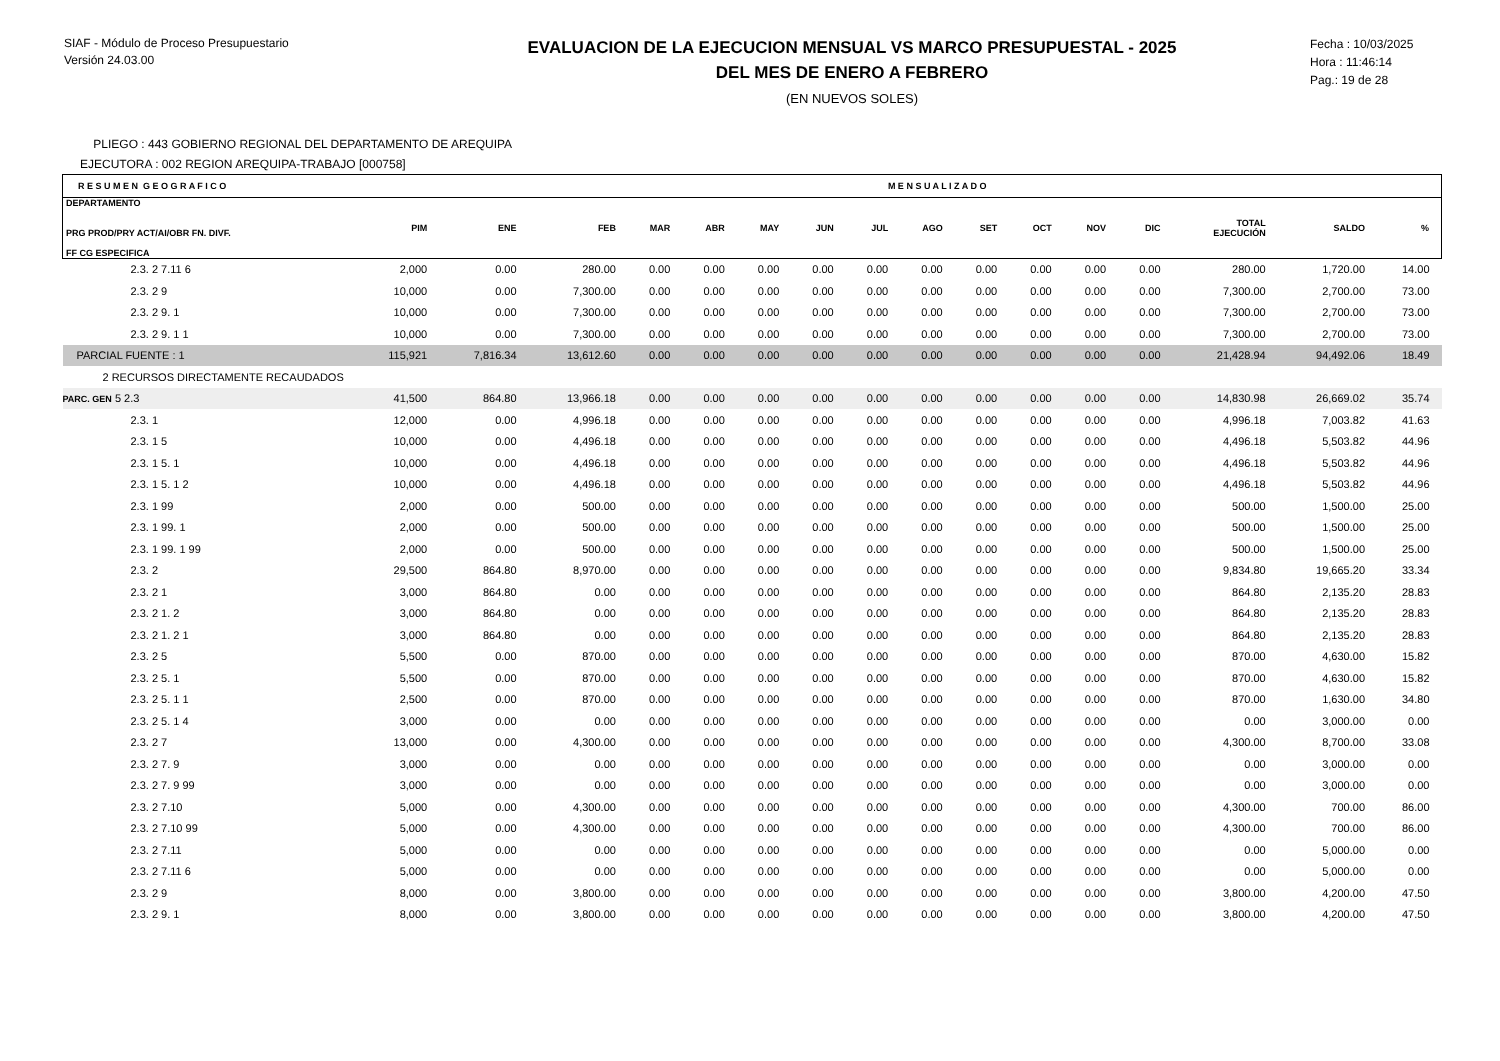SIAF - Módulo de Proceso Presupuestario
Versión 24.03.00
EVALUACION DE LA EJECUCION MENSUAL VS MARCO PRESUPUESTAL - 2025
DEL MES DE ENERO A FEBRERO
(EN NUEVOS SOLES)
Fecha : 10/03/2025
Hora : 11:46:14
Pag.: 19 de 28
PLIEGO : 443 GOBIERNO REGIONAL DEL DEPARTAMENTO DE AREQUIPA
EJECUTORA : 002 REGION AREQUIPA-TRABAJO [000758]
| R E S U M E N G E O G R A F I C O | | | | M E N S U A L I Z A D O | | | | | | | | | | | | |
| --- | --- | --- | --- | --- | --- | --- | --- | --- | --- | --- | --- | --- | --- | --- | --- | --- |
| DEPARTAMENTO PRG PROD/PRY ACT/AI/OBR FN. DIVF. FF CG ESPECIFICA | PIM | ENE | FEB | MAR | ABR | MAY | JUN | JUL | AGO | SET | OCT | NOV | DIC | TOTAL EJECUCIÓN | SALDO | % |
| 2.3. 2 7.11 6 | 2,000 | 0.00 | 280.00 | 0.00 | 0.00 | 0.00 | 0.00 | 0.00 | 0.00 | 0.00 | 0.00 | 0.00 | 0.00 | 280.00 | 1,720.00 | 14.00 |
| 2.3. 2 9 | 10,000 | 0.00 | 7,300.00 | 0.00 | 0.00 | 0.00 | 0.00 | 0.00 | 0.00 | 0.00 | 0.00 | 0.00 | 0.00 | 7,300.00 | 2,700.00 | 73.00 |
| 2.3. 2 9. 1 | 10,000 | 0.00 | 7,300.00 | 0.00 | 0.00 | 0.00 | 0.00 | 0.00 | 0.00 | 0.00 | 0.00 | 0.00 | 0.00 | 7,300.00 | 2,700.00 | 73.00 |
| 2.3. 2 9. 1 1 | 10,000 | 0.00 | 7,300.00 | 0.00 | 0.00 | 0.00 | 0.00 | 0.00 | 0.00 | 0.00 | 0.00 | 0.00 | 0.00 | 7,300.00 | 2,700.00 | 73.00 |
| PARCIAL FUENTE : 1 | 115,921 | 7,816.34 | 13,612.60 | 0.00 | 0.00 | 0.00 | 0.00 | 0.00 | 0.00 | 0.00 | 0.00 | 0.00 | 0.00 | 21,428.94 | 94,492.06 | 18.49 |
| 2 RECURSOS DIRECTAMENTE RECAUDADOS | | | | | | | | | | | | | | | | |
| PARC. GEN 5 2.3 | 41,500 | 864.80 | 13,966.18 | 0.00 | 0.00 | 0.00 | 0.00 | 0.00 | 0.00 | 0.00 | 0.00 | 0.00 | 0.00 | 14,830.98 | 26,669.02 | 35.74 |
| 2.3. 1 | 12,000 | 0.00 | 4,996.18 | 0.00 | 0.00 | 0.00 | 0.00 | 0.00 | 0.00 | 0.00 | 0.00 | 0.00 | 0.00 | 4,996.18 | 7,003.82 | 41.63 |
| 2.3. 1 5 | 10,000 | 0.00 | 4,496.18 | 0.00 | 0.00 | 0.00 | 0.00 | 0.00 | 0.00 | 0.00 | 0.00 | 0.00 | 0.00 | 4,496.18 | 5,503.82 | 44.96 |
| 2.3. 1 5. 1 | 10,000 | 0.00 | 4,496.18 | 0.00 | 0.00 | 0.00 | 0.00 | 0.00 | 0.00 | 0.00 | 0.00 | 0.00 | 0.00 | 4,496.18 | 5,503.82 | 44.96 |
| 2.3. 1 5. 1 2 | 10,000 | 0.00 | 4,496.18 | 0.00 | 0.00 | 0.00 | 0.00 | 0.00 | 0.00 | 0.00 | 0.00 | 0.00 | 0.00 | 4,496.18 | 5,503.82 | 44.96 |
| 2.3. 1 99 | 2,000 | 0.00 | 500.00 | 0.00 | 0.00 | 0.00 | 0.00 | 0.00 | 0.00 | 0.00 | 0.00 | 0.00 | 0.00 | 500.00 | 1,500.00 | 25.00 |
| 2.3. 1 99. 1 | 2,000 | 0.00 | 500.00 | 0.00 | 0.00 | 0.00 | 0.00 | 0.00 | 0.00 | 0.00 | 0.00 | 0.00 | 0.00 | 500.00 | 1,500.00 | 25.00 |
| 2.3. 1 99. 1 99 | 2,000 | 0.00 | 500.00 | 0.00 | 0.00 | 0.00 | 0.00 | 0.00 | 0.00 | 0.00 | 0.00 | 0.00 | 0.00 | 500.00 | 1,500.00 | 25.00 |
| 2.3. 2 | 29,500 | 864.80 | 8,970.00 | 0.00 | 0.00 | 0.00 | 0.00 | 0.00 | 0.00 | 0.00 | 0.00 | 0.00 | 0.00 | 9,834.80 | 19,665.20 | 33.34 |
| 2.3. 2 1 | 3,000 | 864.80 | 0.00 | 0.00 | 0.00 | 0.00 | 0.00 | 0.00 | 0.00 | 0.00 | 0.00 | 0.00 | 0.00 | 864.80 | 2,135.20 | 28.83 |
| 2.3. 2 1. 2 | 3,000 | 864.80 | 0.00 | 0.00 | 0.00 | 0.00 | 0.00 | 0.00 | 0.00 | 0.00 | 0.00 | 0.00 | 0.00 | 864.80 | 2,135.20 | 28.83 |
| 2.3. 2 1. 2 1 | 3,000 | 864.80 | 0.00 | 0.00 | 0.00 | 0.00 | 0.00 | 0.00 | 0.00 | 0.00 | 0.00 | 0.00 | 0.00 | 864.80 | 2,135.20 | 28.83 |
| 2.3. 2 5 | 5,500 | 0.00 | 870.00 | 0.00 | 0.00 | 0.00 | 0.00 | 0.00 | 0.00 | 0.00 | 0.00 | 0.00 | 0.00 | 870.00 | 4,630.00 | 15.82 |
| 2.3. 2 5. 1 | 5,500 | 0.00 | 870.00 | 0.00 | 0.00 | 0.00 | 0.00 | 0.00 | 0.00 | 0.00 | 0.00 | 0.00 | 0.00 | 870.00 | 4,630.00 | 15.82 |
| 2.3. 2 5. 1 1 | 2,500 | 0.00 | 870.00 | 0.00 | 0.00 | 0.00 | 0.00 | 0.00 | 0.00 | 0.00 | 0.00 | 0.00 | 0.00 | 870.00 | 1,630.00 | 34.80 |
| 2.3. 2 5. 1 4 | 3,000 | 0.00 | 0.00 | 0.00 | 0.00 | 0.00 | 0.00 | 0.00 | 0.00 | 0.00 | 0.00 | 0.00 | 0.00 | 0.00 | 3,000.00 | 0.00 |
| 2.3. 2 7 | 13,000 | 0.00 | 4,300.00 | 0.00 | 0.00 | 0.00 | 0.00 | 0.00 | 0.00 | 0.00 | 0.00 | 0.00 | 0.00 | 4,300.00 | 8,700.00 | 33.08 |
| 2.3. 2 7. 9 | 3,000 | 0.00 | 0.00 | 0.00 | 0.00 | 0.00 | 0.00 | 0.00 | 0.00 | 0.00 | 0.00 | 0.00 | 0.00 | 0.00 | 3,000.00 | 0.00 |
| 2.3. 2 7. 9 99 | 3,000 | 0.00 | 0.00 | 0.00 | 0.00 | 0.00 | 0.00 | 0.00 | 0.00 | 0.00 | 0.00 | 0.00 | 0.00 | 0.00 | 3,000.00 | 0.00 |
| 2.3. 2 7.10 | 5,000 | 0.00 | 4,300.00 | 0.00 | 0.00 | 0.00 | 0.00 | 0.00 | 0.00 | 0.00 | 0.00 | 0.00 | 0.00 | 4,300.00 | 700.00 | 86.00 |
| 2.3. 2 7.10 99 | 5,000 | 0.00 | 4,300.00 | 0.00 | 0.00 | 0.00 | 0.00 | 0.00 | 0.00 | 0.00 | 0.00 | 0.00 | 0.00 | 4,300.00 | 700.00 | 86.00 |
| 2.3. 2 7.11 | 5,000 | 0.00 | 0.00 | 0.00 | 0.00 | 0.00 | 0.00 | 0.00 | 0.00 | 0.00 | 0.00 | 0.00 | 0.00 | 0.00 | 5,000.00 | 0.00 |
| 2.3. 2 7.11 6 | 5,000 | 0.00 | 0.00 | 0.00 | 0.00 | 0.00 | 0.00 | 0.00 | 0.00 | 0.00 | 0.00 | 0.00 | 0.00 | 0.00 | 5,000.00 | 0.00 |
| 2.3. 2 9 | 8,000 | 0.00 | 3,800.00 | 0.00 | 0.00 | 0.00 | 0.00 | 0.00 | 0.00 | 0.00 | 0.00 | 0.00 | 0.00 | 3,800.00 | 4,200.00 | 47.50 |
| 2.3. 2 9. 1 | 8,000 | 0.00 | 3,800.00 | 0.00 | 0.00 | 0.00 | 0.00 | 0.00 | 0.00 | 0.00 | 0.00 | 0.00 | 0.00 | 3,800.00 | 4,200.00 | 47.50 |